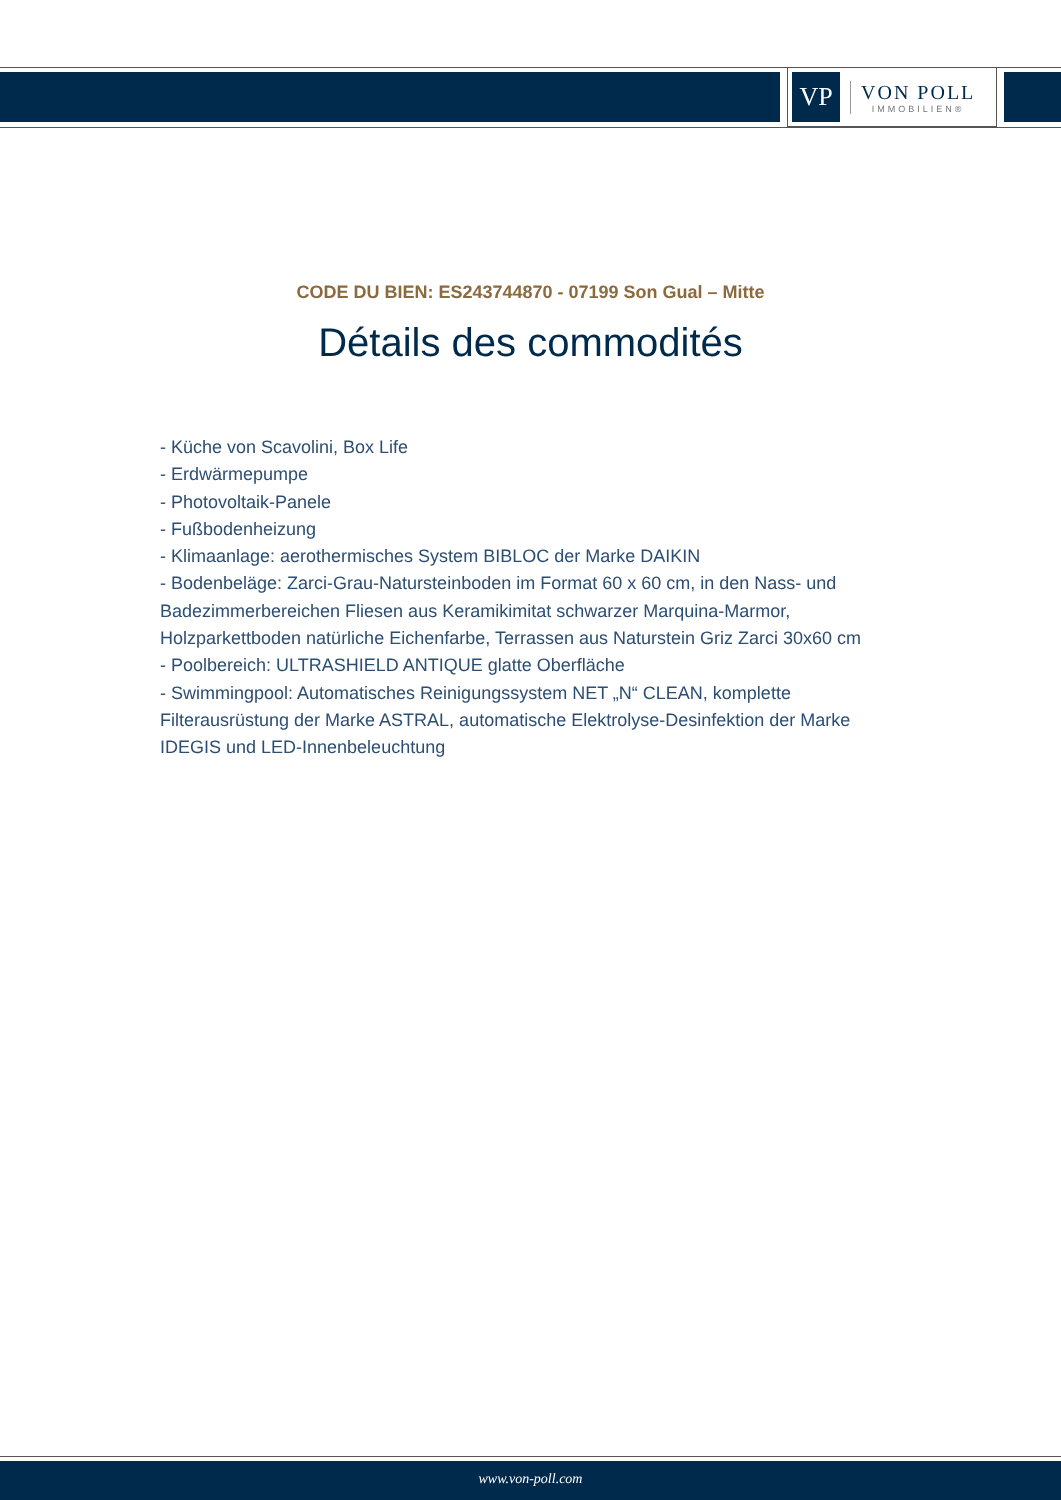VP
VON POLL
IMMOBILIEN®
CODE DU BIEN: ES243744870 - 07199 Son Gual – Mitte
Détails des commodités
- Küche von Scavolini, Box Life
- Erdwärmepumpe
- Photovoltaik-Panele
- Fußbodenheizung
- Klimaanlage: aerothermisches System BIBLOC der Marke DAIKIN
- Bodenbeläge: Zarci-Grau-Natursteinboden im Format 60 x 60 cm, in den Nass- und Badezimmerbereichen Fliesen aus Keramikimitat schwarzer Marquina-Marmor, Holzparkettboden natürliche Eichenfarbe, Terrassen aus Naturstein Griz Zarci 30x60 cm
- Poolbereich: ULTRASHIELD ANTIQUE glatte Oberfläche
- Swimmingpool: Automatisches Reinigungssystem NET „N“ CLEAN, komplette Filterausrüstung der Marke ASTRAL, automatische Elektrolyse-Desinfektion der Marke IDEGIS und LED-Innenbeleuchtung
www.von-poll.com